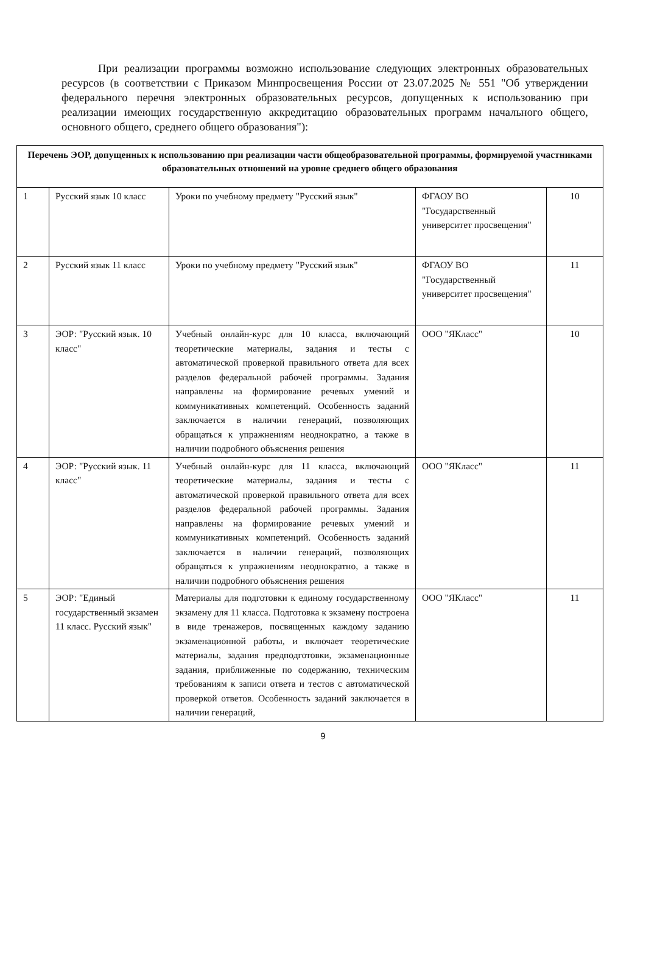При реализации программы возможно использование следующих электронных образовательных ресурсов (в соответствии с Приказом Минпросвещения России от 23.07.2025 № 551 "Об утверждении федерального перечня электронных образовательных ресурсов, допущенных к использованию при реализации имеющих государственную аккредитацию образовательных программ начального общего, основного общего, среднего общего образования"):
| Перечень ЭОР, допущенных к использованию при реализации части общеобразовательной программы, формируемой участниками образовательных отношений на уровне среднего общего образования | | | | |
| --- | --- | --- | --- | --- |
| 1 | Русский язык 10 класс | Уроки по учебному предмету "Русский язык" | ФГАОУ ВО "Государственный университет просвещения" | 10 |
| 2 | Русский язык 11 класс | Уроки по учебному предмету "Русский язык" | ФГАОУ ВО "Государственный университет просвещения" | 11 |
| 3 | ЭОР: "Русский язык. 10 класс" | Учебный онлайн-курс для 10 класса, включающий теоретические материалы, задания и тесты с автоматической проверкой правильного ответа для всех разделов федеральной рабочей программы. Задания направлены на формирование речевых умений и коммуникативных компетенций. Особенность заданий заключается в наличии генераций, позволяющих обращаться к упражнениям неоднократно, а также в наличии подробного объяснения решения | ООО "ЯКласс" | 10 |
| 4 | ЭОР: "Русский язык. 11 класс" | Учебный онлайн-курс для 11 класса, включающий теоретические материалы, задания и тесты с автоматической проверкой правильного ответа для всех разделов федеральной рабочей программы. Задания направлены на формирование речевых умений и коммуникативных компетенций. Особенность заданий заключается в наличии генераций, позволяющих обращаться к упражнениям неоднократно, а также в наличии подробного объяснения решения | ООО "ЯКласс" | 11 |
| 5 | ЭОР: "Единый государственный экзамен 11 класс. Русский язык" | Материалы для подготовки к единому государственному экзамену для 11 класса. Подготовка к экзамену построена в виде тренажеров, посвященных каждому заданию экзаменационной работы, и включает теоретические материалы, задания предподготовки, экзаменационные задания, приближенные по содержанию, техническим требованиям к записи ответа и тестов с автоматической проверкой ответов. Особенность заданий заключается в наличии генераций, | ООО "ЯКласс" | 11 |
9